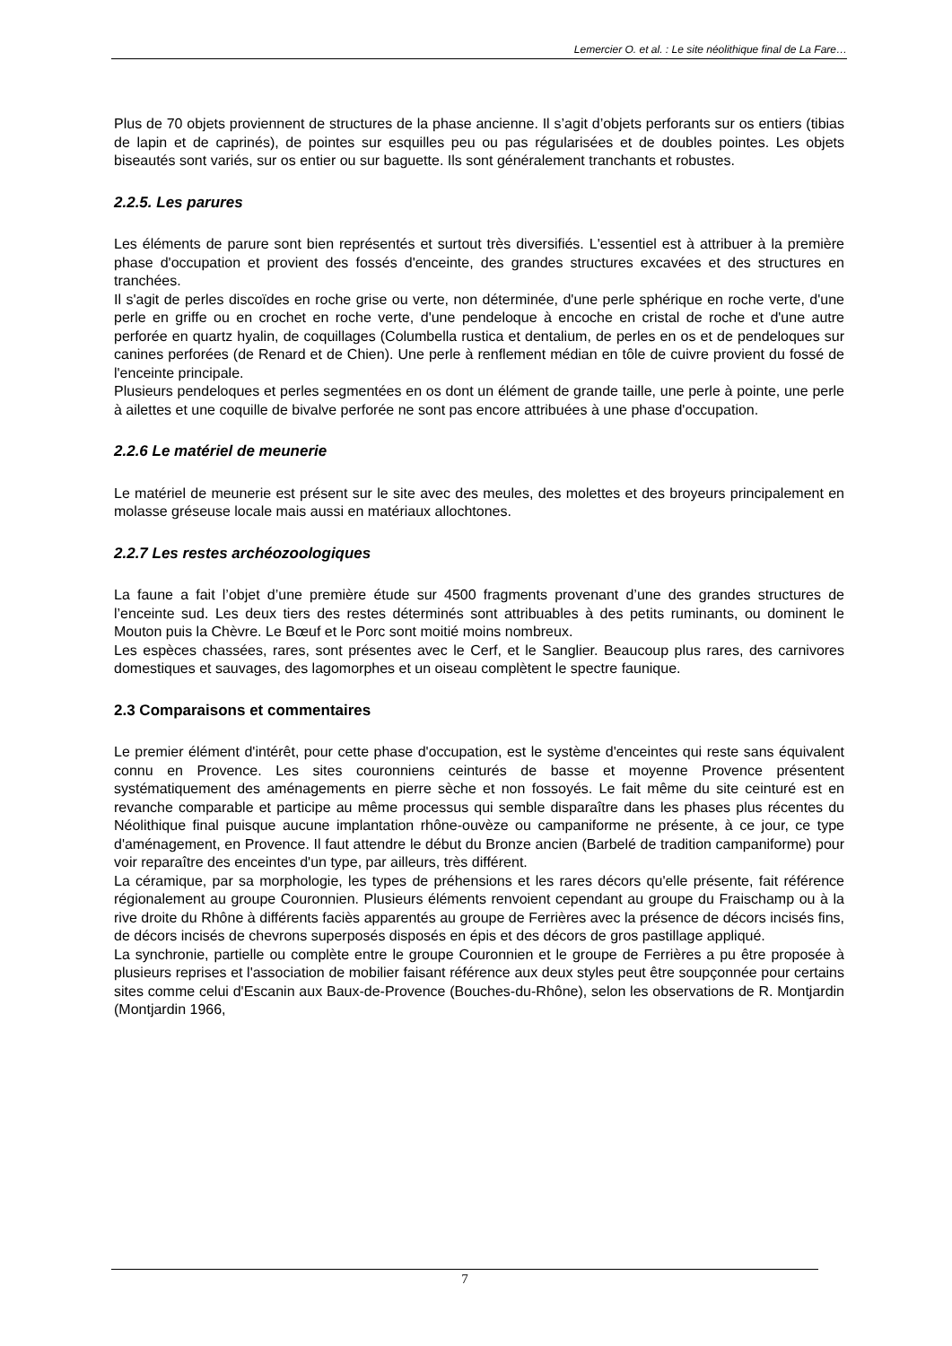Lemercier O. et al. : Le site néolithique final de La Fare…
Plus de 70 objets proviennent de structures de la phase ancienne. Il s’agit d’objets perforants sur os entiers (tibias de lapin et de caprinés), de pointes sur esquilles peu ou pas régularisées et de doubles pointes. Les objets biseautés sont variés, sur os entier ou sur baguette. Ils sont généralement tranchants et robustes.
2.2.5. Les parures
Les éléments de parure sont bien représentés et surtout très diversifiés. L'essentiel est à attribuer à la première phase d'occupation et provient des fossés d'enceinte, des grandes structures excavées et des structures en tranchées.
Il s'agit de perles discoïdes en roche grise ou verte, non déterminée, d'une perle sphérique en roche verte, d'une perle en griffe ou en crochet en roche verte, d'une pendeloque à encoche en cristal de roche et d'une autre perforée en quartz hyalin, de coquillages (Columbella rustica et dentalium, de perles en os et de pendeloques sur canines perforées (de Renard et de Chien). Une perle à renflement médian en tôle de cuivre provient du fossé de l'enceinte principale.
Plusieurs pendeloques et perles segmentées en os dont un élément de grande taille, une perle à pointe, une perle à ailettes et une coquille de bivalve perforée ne sont pas encore attribuées à une phase d'occupation.
2.2.6 Le matériel de meunerie
Le matériel de meunerie est présent sur le site avec des meules, des molettes et des broyeurs principalement en molasse gréseuse locale mais aussi en matériaux allochtones.
2.2.7 Les restes archéozoologiques
La faune a fait l’objet d’une première étude sur 4500 fragments provenant d’une des grandes structures de l’enceinte sud. Les deux tiers des restes déterminés sont attribuables à des petits ruminants, ou dominent le Mouton puis la Chèvre. Le Bœuf et le Porc sont moitié moins nombreux.
Les espèces chassées, rares, sont présentes avec le Cerf, et le Sanglier. Beaucoup plus rares, des carnivores domestiques et sauvages, des lagomorphes et un oiseau complètent le spectre faunique.
2.3 Comparaisons et commentaires
Le premier élément d'intérêt, pour cette phase d'occupation, est le système d'enceintes qui reste sans équivalent connu en Provence. Les sites couronniens ceinturés de basse et moyenne Provence présentent systématiquement des aménagements en pierre sèche et non fossoyés. Le fait même du site ceinturé est en revanche comparable et participe au même processus qui semble disparaître dans les phases plus récentes du Néolithique final puisque aucune implantation rhône-ouvèze ou campaniforme ne présente, à ce jour, ce type d'aménagement, en Provence. Il faut attendre le début du Bronze ancien (Barbelé de tradition campaniforme) pour voir reparaître des enceintes d'un type, par ailleurs, très différent.
La céramique, par sa morphologie, les types de préhensions et les rares décors qu'elle présente, fait référence régionalement au groupe Couronnien. Plusieurs éléments renvoient cependant au groupe du Fraischamp ou à la rive droite du Rhône à différents faciès apparentés au groupe de Ferrières avec la présence de décors incisés fins, de décors incisés de chevrons superposés disposés en épis et des décors de gros pastillage appliqué.
La synchronie, partielle ou complète entre le groupe Couronnien et le groupe de Ferrières a pu être proposée à plusieurs reprises et l'association de mobilier faisant référence aux deux styles peut être soupçonnée pour certains sites comme celui d'Escanin aux Baux-de-Provence (Bouches-du-Rhône), selon les observations de R. Montjardin (Montjardin 1966,
7